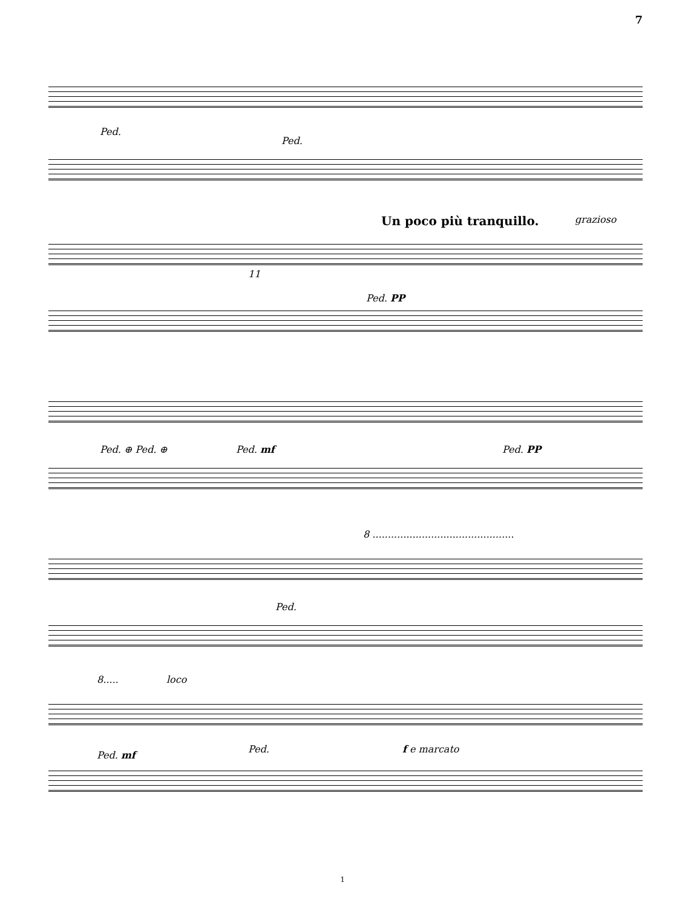7
Ped.
Ped.
Un poco più tranquillo. grazioso
11
Ped. PP
Ped. ⊕ Ped. ⊕ Ped. mf Ped. PP
8 ..............................................
Ped.
8..... loco
Ped. mf
Ped. f e marcato
1